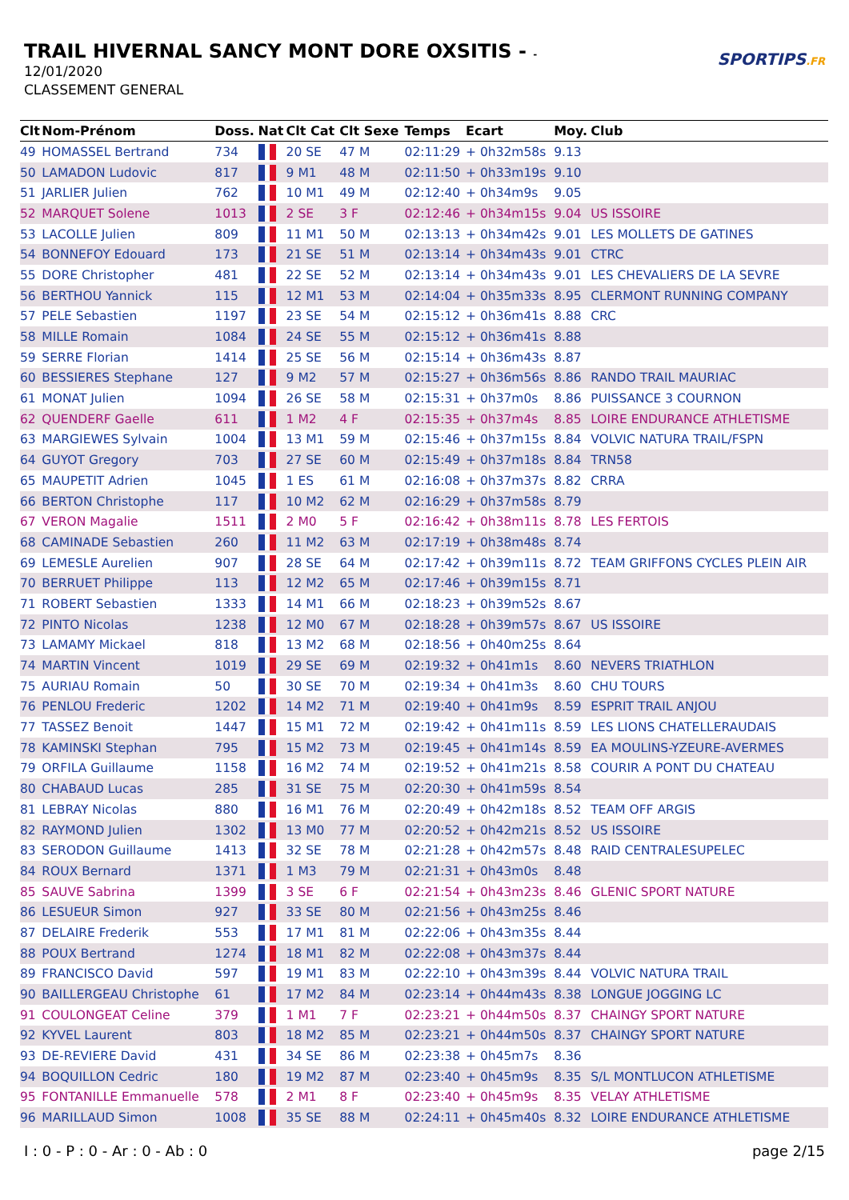TRAIL HIVERNAL SANCY MONT DORE OXSITIS - -
12/01/2020
CLASSEMENT GENERAL
SPORTIPS.FR
| Clt | Nom-Prénom | Doss. | Nat | Clt Cat | Clt Sexe | Temps | Ecart | Moy. | Club |
| --- | --- | --- | --- | --- | --- | --- | --- | --- | --- |
| 49 | HOMASSEL Bertrand | 734 | | 20 SE | 47 M | 02:11:29 | + 0h32m58s | 9.13 | |
| 50 | LAMADON Ludovic | 817 | | 9 M1 | 48 M | 02:11:50 | + 0h33m19s | 9.10 | |
| 51 | JARLIER Julien | 762 | | 10 M1 | 49 M | 02:12:40 | + 0h34m9s | 9.05 | |
| 52 | MARQUET Solene | 1013 | | 2 SE | 3 F | 02:12:46 | + 0h34m15s | 9.04 | US ISSOIRE |
| 53 | LACOLLE Julien | 809 | | 11 M1 | 50 M | 02:13:13 | + 0h34m42s | 9.01 | LES MOLLETS DE GATINES |
| 54 | BONNEFOY Edouard | 173 | | 21 SE | 51 M | 02:13:14 | + 0h34m43s | 9.01 | CTRC |
| 55 | DORE Christopher | 481 | | 22 SE | 52 M | 02:13:14 | + 0h34m43s | 9.01 | LES CHEVALIERS DE LA SEVRE |
| 56 | BERTHOU Yannick | 115 | | 12 M1 | 53 M | 02:14:04 | + 0h35m33s | 8.95 | CLERMONT RUNNING COMPANY |
| 57 | PELE Sebastien | 1197 | | 23 SE | 54 M | 02:15:12 | + 0h36m41s | 8.88 | CRC |
| 58 | MILLE Romain | 1084 | | 24 SE | 55 M | 02:15:12 | + 0h36m41s | 8.88 | |
| 59 | SERRE Florian | 1414 | | 25 SE | 56 M | 02:15:14 | + 0h36m43s | 8.87 | |
| 60 | BESSIERES Stephane | 127 | | 9 M2 | 57 M | 02:15:27 | + 0h36m56s | 8.86 | RANDO TRAIL MAURIAC |
| 61 | MONAT Julien | 1094 | | 26 SE | 58 M | 02:15:31 | + 0h37m0s | 8.86 | PUISSANCE 3 COURNON |
| 62 | QUENDERF Gaelle | 611 | | 1 M2 | 4 F | 02:15:35 | + 0h37m4s | 8.85 | LOIRE ENDURANCE ATHLETISME |
| 63 | MARGIEWES Sylvain | 1004 | | 13 M1 | 59 M | 02:15:46 | + 0h37m15s | 8.84 | VOLVIC NATURA TRAIL/FSPN |
| 64 | GUYOT Gregory | 703 | | 27 SE | 60 M | 02:15:49 | + 0h37m18s | 8.84 | TRN58 |
| 65 | MAUPETIT Adrien | 1045 | | 1 ES | 61 M | 02:16:08 | + 0h37m37s | 8.82 | CRRA |
| 66 | BERTON Christophe | 117 | | 10 M2 | 62 M | 02:16:29 | + 0h37m58s | 8.79 | |
| 67 | VERON Magalie | 1511 | | 2 M0 | 5 F | 02:16:42 | + 0h38m11s | 8.78 | LES FERTOIS |
| 68 | CAMINADE Sebastien | 260 | | 11 M2 | 63 M | 02:17:19 | + 0h38m48s | 8.74 | |
| 69 | LEMESLE Aurelien | 907 | | 28 SE | 64 M | 02:17:42 | + 0h39m11s | 8.72 | TEAM GRIFFONS CYCLES PLEIN AIR |
| 70 | BERRUET Philippe | 113 | | 12 M2 | 65 M | 02:17:46 | + 0h39m15s | 8.71 | |
| 71 | ROBERT Sebastien | 1333 | | 14 M1 | 66 M | 02:18:23 | + 0h39m52s | 8.67 | |
| 72 | PINTO Nicolas | 1238 | | 12 M0 | 67 M | 02:18:28 | + 0h39m57s | 8.67 | US ISSOIRE |
| 73 | LAMAMY Mickael | 818 | | 13 M2 | 68 M | 02:18:56 | + 0h40m25s | 8.64 | |
| 74 | MARTIN Vincent | 1019 | | 29 SE | 69 M | 02:19:32 | + 0h41m1s | 8.60 | NEVERS TRIATHLON |
| 75 | AURIAU Romain | 50 | | 30 SE | 70 M | 02:19:34 | + 0h41m3s | 8.60 | CHU TOURS |
| 76 | PENLOU Frederic | 1202 | | 14 M2 | 71 M | 02:19:40 | + 0h41m9s | 8.59 | ESPRIT TRAIL ANJOU |
| 77 | TASSEZ Benoit | 1447 | | 15 M1 | 72 M | 02:19:42 | + 0h41m11s | 8.59 | LES LIONS CHATELLERAUDAIS |
| 78 | KAMINSKI Stephan | 795 | | 15 M2 | 73 M | 02:19:45 | + 0h41m14s | 8.59 | EA MOULINS-YZEURE-AVERMES |
| 79 | ORFILA Guillaume | 1158 | | 16 M2 | 74 M | 02:19:52 | + 0h41m21s | 8.58 | COURIR A PONT DU CHATEAU |
| 80 | CHABAUD Lucas | 285 | | 31 SE | 75 M | 02:20:30 | + 0h41m59s | 8.54 | |
| 81 | LEBRAY Nicolas | 880 | | 16 M1 | 76 M | 02:20:49 | + 0h42m18s | 8.52 | TEAM OFF ARGIS |
| 82 | RAYMOND Julien | 1302 | | 13 M0 | 77 M | 02:20:52 | + 0h42m21s | 8.52 | US ISSOIRE |
| 83 | SERODON Guillaume | 1413 | | 32 SE | 78 M | 02:21:28 | + 0h42m57s | 8.48 | RAID CENTRALESUPELEC |
| 84 | ROUX Bernard | 1371 | | 1 M3 | 79 M | 02:21:31 | + 0h43m0s | 8.48 | |
| 85 | SAUVE Sabrina | 1399 | | 3 SE | 6 F | 02:21:54 | + 0h43m23s | 8.46 | GLENIC SPORT NATURE |
| 86 | LESUEUR Simon | 927 | | 33 SE | 80 M | 02:21:56 | + 0h43m25s | 8.46 | |
| 87 | DELAIRE Frederik | 553 | | 17 M1 | 81 M | 02:22:06 | + 0h43m35s | 8.44 | |
| 88 | POUX Bertrand | 1274 | | 18 M1 | 82 M | 02:22:08 | + 0h43m37s | 8.44 | |
| 89 | FRANCISCO David | 597 | | 19 M1 | 83 M | 02:22:10 | + 0h43m39s | 8.44 | VOLVIC NATURA TRAIL |
| 90 | BAILLERGEAU Christophe | 61 | | 17 M2 | 84 M | 02:23:14 | + 0h44m43s | 8.38 | LONGUE JOGGING LC |
| 91 | COULONGEAT Celine | 379 | | 1 M1 | 7 F | 02:23:21 | + 0h44m50s | 8.37 | CHAINGY SPORT NATURE |
| 92 | KYVEL Laurent | 803 | | 18 M2 | 85 M | 02:23:21 | + 0h44m50s | 8.37 | CHAINGY SPORT NATURE |
| 93 | DE-REVIERE David | 431 | | 34 SE | 86 M | 02:23:38 | + 0h45m7s | 8.36 | |
| 94 | BOQUILLON Cedric | 180 | | 19 M2 | 87 M | 02:23:40 | + 0h45m9s | 8.35 | S/L MONTLUCON ATHLETISME |
| 95 | FONTANILLE Emmanuelle | 578 | | 2 M1 | 8 F | 02:23:40 | + 0h45m9s | 8.35 | VELAY ATHLETISME |
| 96 | MARILLAUD Simon | 1008 | | 35 SE | 88 M | 02:24:11 | + 0h45m40s | 8.32 | LOIRE ENDURANCE ATHLETISME |
I : 0 - P : 0 - Ar : 0 - Ab : 0 page 2/15